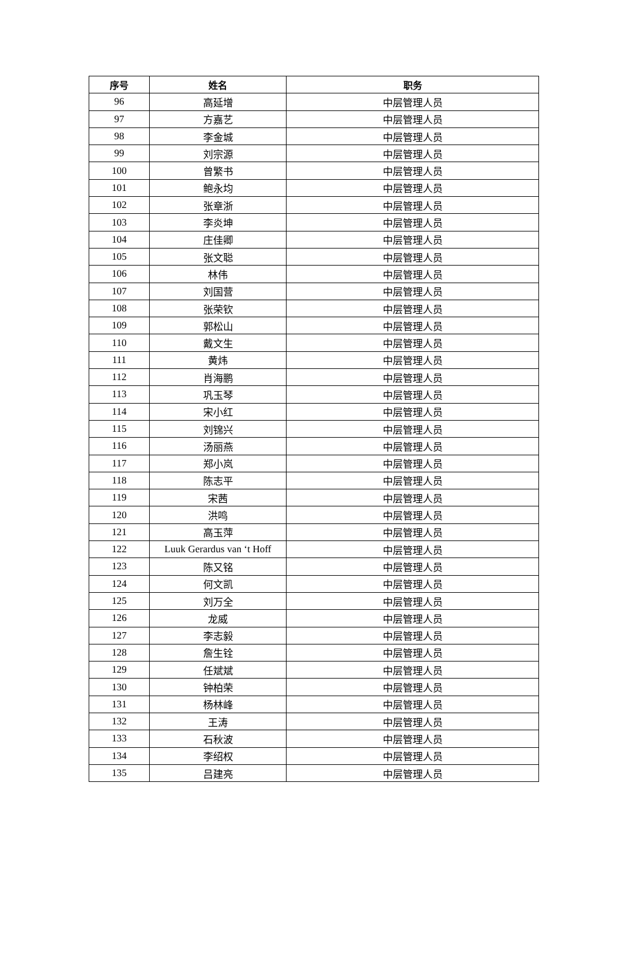| 序号 | 姓名 | 职务 |
| --- | --- | --- |
| 96 | 高延增 | 中层管理人员 |
| 97 | 方嘉艺 | 中层管理人员 |
| 98 | 李金城 | 中层管理人员 |
| 99 | 刘宗源 | 中层管理人员 |
| 100 | 曾繁书 | 中层管理人员 |
| 101 | 鲍永均 | 中层管理人员 |
| 102 | 张章浙 | 中层管理人员 |
| 103 | 李炎坤 | 中层管理人员 |
| 104 | 庄佳卿 | 中层管理人员 |
| 105 | 张文聪 | 中层管理人员 |
| 106 | 林伟 | 中层管理人员 |
| 107 | 刘国营 | 中层管理人员 |
| 108 | 张荣钦 | 中层管理人员 |
| 109 | 郭松山 | 中层管理人员 |
| 110 | 戴文生 | 中层管理人员 |
| 111 | 黄炜 | 中层管理人员 |
| 112 | 肖海鹏 | 中层管理人员 |
| 113 | 巩玉琴 | 中层管理人员 |
| 114 | 宋小红 | 中层管理人员 |
| 115 | 刘锦兴 | 中层管理人员 |
| 116 | 汤丽燕 | 中层管理人员 |
| 117 | 郑小岚 | 中层管理人员 |
| 118 | 陈志平 | 中层管理人员 |
| 119 | 宋茜 | 中层管理人员 |
| 120 | 洪鸣 | 中层管理人员 |
| 121 | 高玉萍 | 中层管理人员 |
| 122 | Luuk Gerardus van ‘t Hoff | 中层管理人员 |
| 123 | 陈又铭 | 中层管理人员 |
| 124 | 何文凯 | 中层管理人员 |
| 125 | 刘万全 | 中层管理人员 |
| 126 | 龙威 | 中层管理人员 |
| 127 | 李志毅 | 中层管理人员 |
| 128 | 詹生铨 | 中层管理人员 |
| 129 | 任斌斌 | 中层管理人员 |
| 130 | 钟柏荣 | 中层管理人员 |
| 131 | 杨林峰 | 中层管理人员 |
| 132 | 王涛 | 中层管理人员 |
| 133 | 石秋波 | 中层管理人员 |
| 134 | 李绍权 | 中层管理人员 |
| 135 | 吕建亮 | 中层管理人员 |